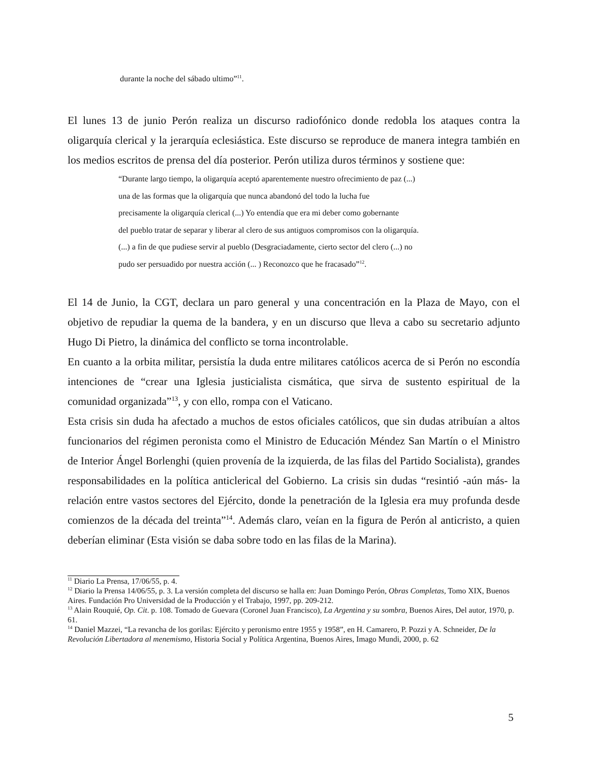durante la noche del sábado ultimo”<sup>11</sup>.
El lunes 13 de junio Perón realiza un discurso radiofónico donde redobla los ataques contra la oligarquía clerical y la jerarquía eclesiástica. Este discurso se reproduce de manera integra también en los medios escritos de prensa del día posterior. Perón utiliza duros términos y sostiene que:
“Durante largo tiempo, la oligarquía aceptó aparentemente nuestro ofrecimiento de paz (...)
una de las formas que la oligarquía que nunca abandonó del todo la lucha fue
precisamente la oligarquía clerical (...) Yo entendía que era mi deber como gobernante
del pueblo tratar de separar y liberar al clero de sus antiguos compromisos con la oligarquía.
(...) a fin de que pudiese servir al pueblo (Desgraciadamente, cierto sector del clero (...) no
pudo ser persuadido por nuestra acción (... ) Reconozco que he fracasado”<sup>12</sup>.
El 14 de Junio, la CGT, declara un paro general y una concentración en la Plaza de Mayo, con el objetivo de repudiar la quema de la bandera, y en un discurso que lleva a cabo su secretario adjunto Hugo Di Pietro, la dinámica del conflicto se torna incontrolable.
En cuanto a la orbita militar, persistía la duda entre militares católicos acerca de si Perón no escondía intenciones de “crear una Iglesia justicialista cismática, que sirva de sustento espiritual de la comunidad organizada”<sup>13</sup>, y con ello, rompa con el Vaticano.
Esta crisis sin duda ha afectado a muchos de estos oficiales católicos, que sin dudas atribuían a altos funcionarios del régimen peronista como el Ministro de Educación Méndez San Martín o el Ministro de Interior Ángel Borlenghi (quien provenía de la izquierda, de las filas del Partido Socialista), grandes responsabilidades en la política anticlerical del Gobierno. La crisis sin dudas “resintió -aún más- la relación entre vastos sectores del Ejército, donde la penetración de la Iglesia era muy profunda desde comienzos de la década del treinta”<sup>14</sup>. Además claro, veían en la figura de Perón al anticristo, a quien deberían eliminar (Esta visión se daba sobre todo en las filas de la Marina).
<sup>11</sup> Diario La Prensa, 17/06/55, p. 4.
<sup>12</sup> Diario la Prensa 14/06/55, p. 3. La versión completa del discurso se halla en: Juan Domingo Perón, Obras Completas, Tomo XIX, Buenos Aires. Fundación Pro Universidad de la Producción y el Trabajo, 1997, pp. 209-212.
<sup>13</sup> Alain Rouquié, Op. Cit. p. 108. Tomado de Guevara (Coronel Juan Francisco), La Argentina y su sombra, Buenos Aires, Del autor, 1970, p. 61.
<sup>14</sup> Daniel Mazzei, “La revancha de los gorilas: Ejército y peronismo entre 1955 y 1958”, en H. Camarero, P. Pozzi y A. Schneider, De la Revolución Libertadora al menemismo, Historia Social y Política Argentina, Buenos Aires, Imago Mundi, 2000, p. 62
5